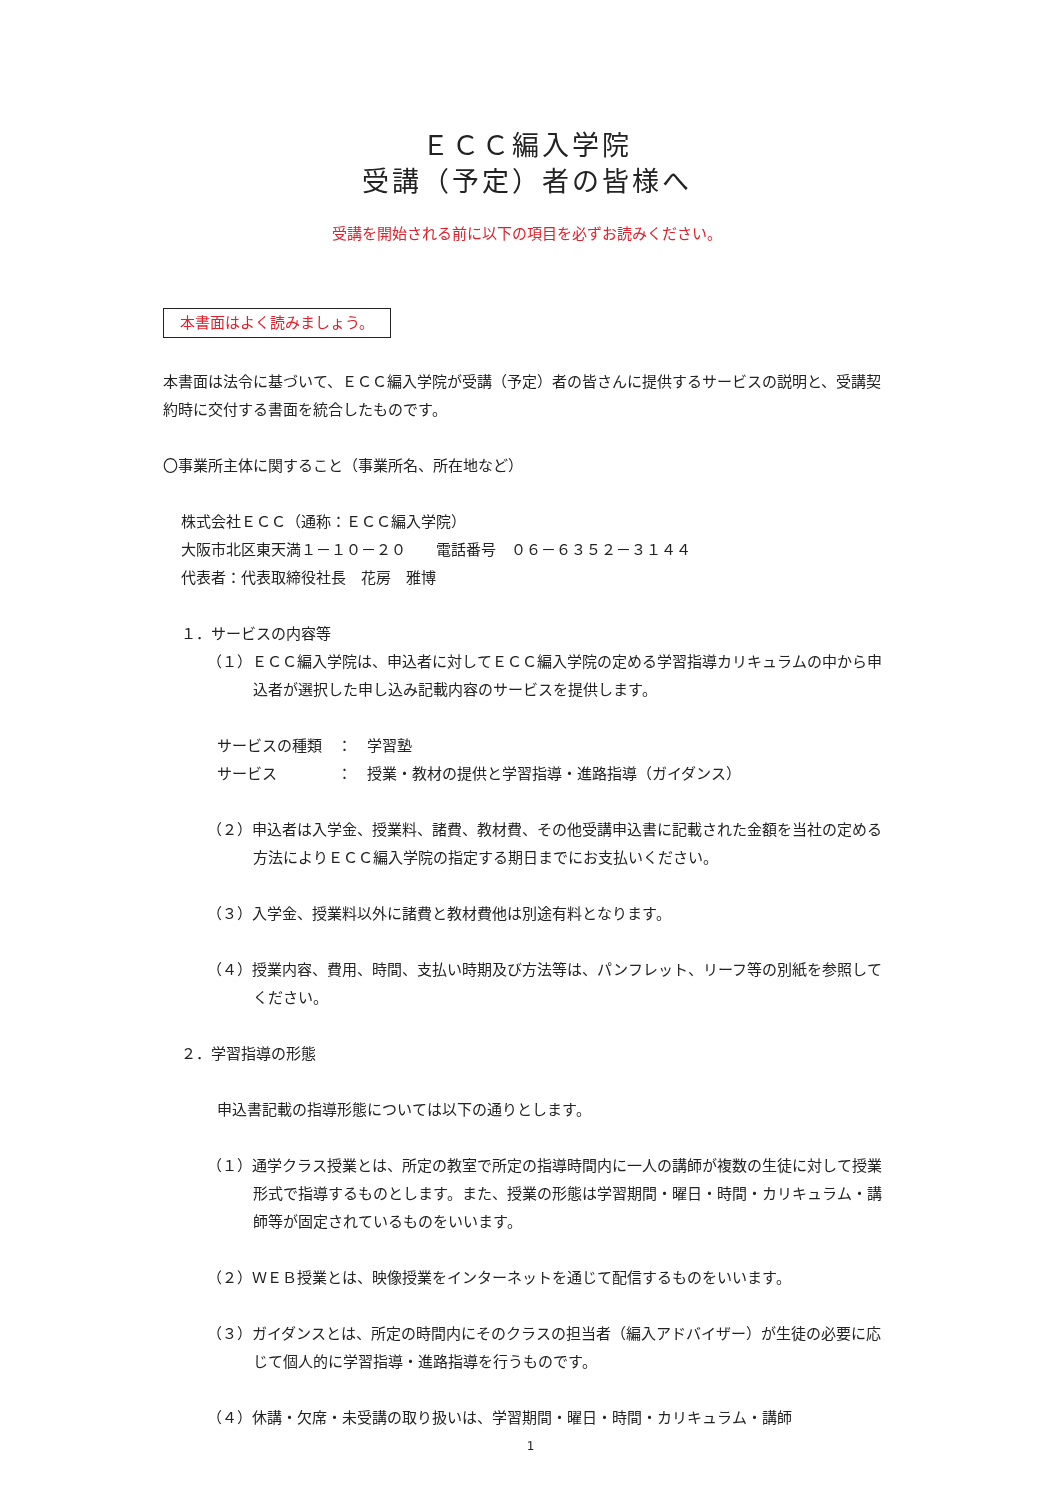ＥＣＣ編入学院
受講（予定）者の皆様へ
受講を開始される前に以下の項目を必ずお読みください。
本書面はよく読みましょう。
本書面は法令に基づいて、ＥＣＣ編入学院が受講（予定）者の皆さんに提供するサービスの説明と、受講契約時に交付する書面を統合したものです。
〇事業所主体に関すること（事業所名、所在地など）
株式会社ＥＣＣ（通称：ＥＣＣ編入学院）
大阪市北区東天満１－１０－２０　　電話番号　０６－６３５２－３１４４
代表者：代表取締役社長　花房　雅博
１．サービスの内容等
（１）ＥＣＣ編入学院は、申込者に対してＥＣＣ編入学院の定める学習指導カリキュラムの中から申込者が選択した申し込み記載内容のサービスを提供します。
サービスの種類　：　学習塾
サービス　　　　：　授業・教材の提供と学習指導・進路指導（ガイダンス）
（２）申込者は入学金、授業料、諸費、教材費、その他受講申込書に記載された金額を当社の定める方法によりＥＣＣ編入学院の指定する期日までにお支払いください。
（３）入学金、授業料以外に諸費と教材費他は別途有料となります。
（４）授業内容、費用、時間、支払い時期及び方法等は、パンフレット、リーフ等の別紙を参照してください。
２．学習指導の形態
申込書記載の指導形態については以下の通りとします。
（１）通学クラス授業とは、所定の教室で所定の指導時間内に一人の講師が複数の生徒に対して授業形式で指導するものとします。また、授業の形態は学習期間・曜日・時間・カリキュラム・講師等が固定されているものをいいます。
（２）ＷＥＢ授業とは、映像授業をインターネットを通じて配信するものをいいます。
（３）ガイダンスとは、所定の時間内にそのクラスの担当者（編入アドバイザー）が生徒の必要に応じて個人的に学習指導・進路指導を行うものです。
（４）休講・欠席・未受講の取り扱いは、学習期間・曜日・時間・カリキュラム・講師
1